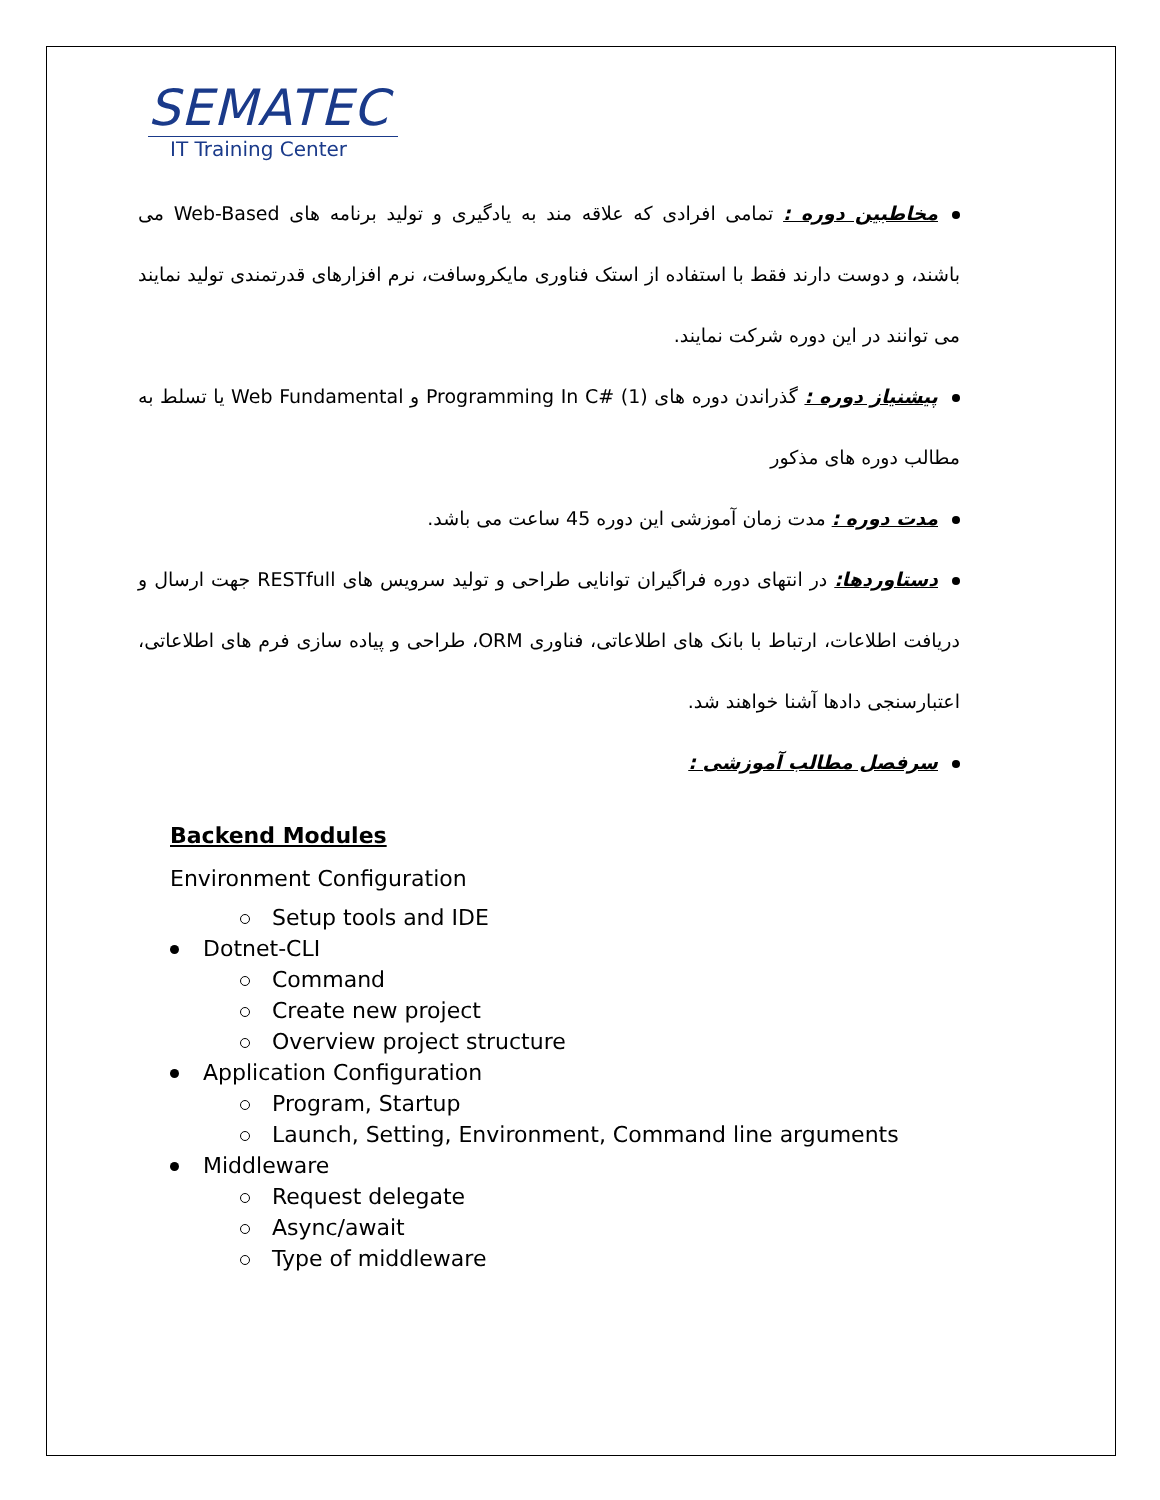SEMATEC
IT Training Center
مخاطبین دوره : تمامی افرادی که علاقه مند به یادگیری و تولید برنامه های Web-Based می باشند، و دوست دارند فقط با استفاده از استک فناوری مایکروسافت، نرم افزارهای قدرتمندی تولید نمایند می توانند در این دوره شرکت نمایند.
پیشنیاز دوره : گذراندن دوره های Programming In C# (1) و Web Fundamental یا تسلط به مطالب دوره های مذکور
مدت دوره : مدت زمان آموزشی این دوره 45 ساعت می باشد.
دستاوردها: در انتهای دوره فراگیران توانایی طراحی و تولید سرویس های RESTfull جهت ارسال و دریافت اطلاعات، ارتباط با بانک های اطلاعاتی، فناوری ORM، طراحی و پیاده سازی فرم های اطلاعاتی، اعتبارسنجی دادها آشنا خواهند شد.
سرفصل مطالب آموزشی :
Backend Modules
Environment Configuration
Setup tools and IDE
Dotnet-CLI
Command
Create new project
Overview project structure
Application Configuration
Program, Startup
Launch, Setting, Environment, Command line arguments
Middleware
Request delegate
Async/await
Type of middleware